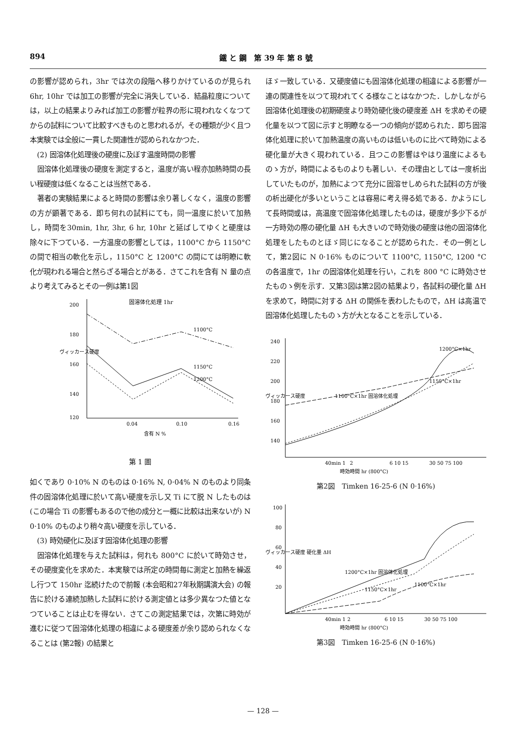894 鐵 と 鋼　第 39 年 第 8 號
の影響が認められ，3hr では次の段階へ移りかけているのが見られ 6hr, 10hr では加工の影響が完全に消失している．結晶粒度については，以上の結果よりみれば加工の影響が粒界の形に現われなくなつてからの試料について比較すべきものと思われるが，その種類が少く且つ本実験では全般に一貫した関連性が認められなかつた．
(2) 固溶体化処理後の硬度に及ぼす温度時間の影響
固溶体化処理後の硬度を測定すると，温度が高い程亦加熱時間の長い程硬度は低くなることは当然である．
著者の実験結果によると時間の影響は余り著しくなく，温度の影響の方が顕著である．即ち何れの試料にても，同一温度に於いて加熱し，時間を30min, 1hr, 3hr, 6 hr, 10hr と延ばしてゆくと硬度は除々に下つている．一方温度の影響としては，1100°C から 1150°C の間で相当の軟化を示し，1150°C と 1200°C の間にては明瞭に軟化が現われる場合と然らざる場合とがある．さてこれを含有 N 量の点より考えてみるとその一例は第1図
固溶体化処理 1hr
200
180
160
140
120
ヴィッカース硬度
1100°C
1150°C
1200°C
0.04
0.10
0.16
含有 N %
第 1 圖
如くであり 0·10% N のものは 0·16% N, 0·04% N のものより同条件の固溶体化処理に於いて高い硬度を示し又 Ti にて脱 N したものは (この場合 Ti の影響もあるので他の成分と一概に比較は出来ないが) N 0·10% のものより稍々高い硬度を示している．
(3) 時効硬化に及ぼす固溶体化処理の影響
固溶体化処理を与えた試料は，何れも 800°C に於いて時効させ，その硬度変化を求めた．本実験では所定の時間毎に測定と加熱を繰返し行つて 150hr 迄続けたので前報 (本会昭和27年秋期講演大会) の報告に於ける連続加熱した試料に於ける測定値とは多少異なつた値となつていることは止むを得ない．さてこの測定結果では，次第に時効が進むに従つて固溶体化処理の相違による硬度差が余り認められなくなることは (第2報) の結果と
ほゞ一致している．又硬度値にも固溶体化処理の相違による影響が一連の関連性を以つて現われてくる様なことはなかつた．しかしながら固溶体化処理後の初期硬度より時効硬化後の硬度差 ΔH を求めその硬化量を以つて図に示すと明瞭なる一つの傾向が認められた．即ち固溶体化処理に於いて加熱温度の高いものは低いものに比べて時効による硬化量が大きく現われている．且つこの影響はやはり温度によるものゝ方が，時間によるものよりも著しい．その理由としては一度析出していたものが，加熱によつて充分に固溶せしめられた試料の方が後の析出硬化が多いということは容易に考え得る処である．かようにして長時間或は，高温度で固溶体化処理したものは，硬度が多少下るが一方時効の際の硬化量 ΔH も大きいので時効後の硬度は他の固溶体化処理をしたものとほゞ同じになることが認められた．その一例として，第2図に N 0·16% ものについて 1100°C, 1150°C, 1200 °C の各温度で，1hr の固溶体化処理を行い，これを 800 °C に時効させたものゝ例を示す．又第3図は第2図の結果より，各試料の硬化量 ΔH を求めて，時間に対する ΔH の関係を表わしたもので，ΔH は高温で固溶体化処理したものゝ方が大となることを示している．
240
220
200
180
160
140
ヴィッカース硬度
1200°C×1hr
1100°C×1hr 固溶体化処理
1150°C×1hr
40min 1
2
6 10 15
30 50 75 100
時効時間 hr (800°C)
第2図　Timken 16-25-6 (N 0·16%)
100
80
60
40
20
ヴィッカース硬度 硬化量 ΔH
1200°C×1hr 固溶体化処理
1150°C×1hr
1100°C×1hr
40min 1
2
6 10 15
30 50 75 100
時効時間 hr (800°C)
第3図　Timken 16-25-6 (N 0·16%)
— 128 —